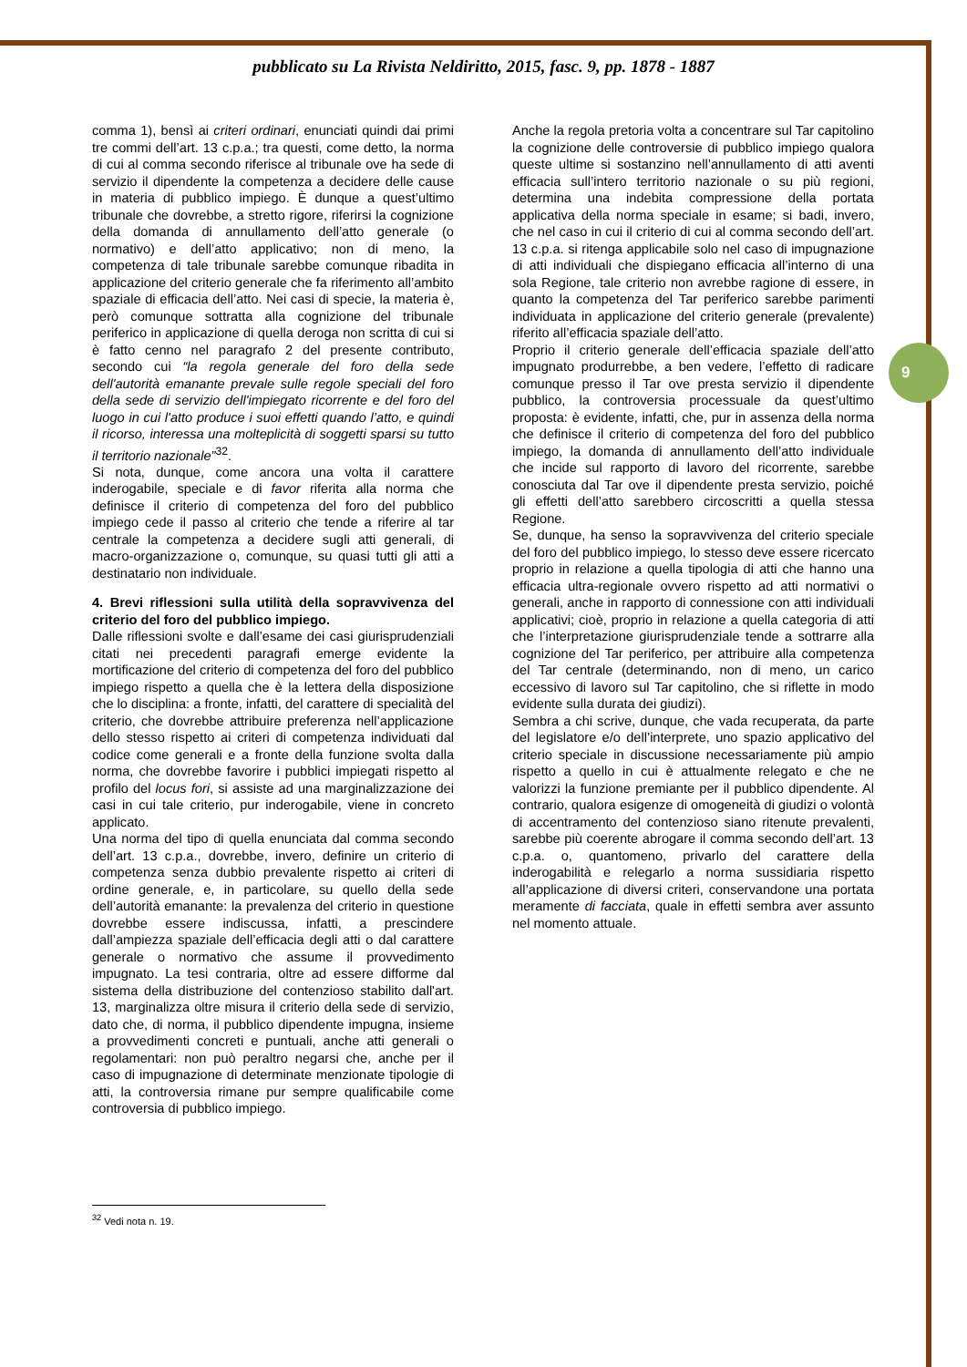pubblicato su La Rivista Neldiritto, 2015, fasc. 9, pp. 1878 - 1887
9
comma 1), bensì ai criteri ordinari, enunciati quindi dai primi tre commi dell’art. 13 c.p.a.; tra questi, come detto, la norma di cui al comma secondo riferisce al tribunale ove ha sede di servizio il dipendente la competenza a decidere delle cause in materia di pubblico impiego. È dunque a quest’ultimo tribunale che dovrebbe, a stretto rigore, riferirsi la cognizione della domanda di annullamento dell’atto generale (o normativo) e dell’atto applicativo; non di meno, la competenza di tale tribunale sarebbe comunque ribadita in applicazione del criterio generale che fa riferimento all’ambito spaziale di efficacia dell’atto. Nei casi di specie, la materia è, però comunque sottratta alla cognizione del tribunale periferico in applicazione di quella deroga non scritta di cui si è fatto cenno nel paragrafo 2 del presente contributo, secondo cui “la regola generale del foro della sede dell'autorità emanante prevale sulle regole speciali del foro della sede di servizio dell'impiegato ricorrente e del foro del luogo in cui l'atto produce i suoi effetti quando l’atto, e quindi il ricorso, interessa una molteplicità di soggetti sparsi su tutto il territorio nazionale”<sup>32</sup>.
Si nota, dunque, come ancora una volta il carattere inderogabile, speciale e di favor riferita alla norma che definisce il criterio di competenza del foro del pubblico impiego cede il passo al criterio che tende a riferire al tar centrale la competenza a decidere sugli atti generali, di macro-organizzazione o, comunque, su quasi tutti gli atti a destinatario non individuale.
4. Brevi riflessioni sulla utilità della sopravvivenza del criterio del foro del pubblico impiego.
Dalle riflessioni svolte e dall’esame dei casi giurisprudenziali citati nei precedenti paragrafi emerge evidente la mortificazione del criterio di competenza del foro del pubblico impiego rispetto a quella che è la lettera della disposizione che lo disciplina: a fronte, infatti, del carattere di specialità del criterio, che dovrebbe attribuire preferenza nell’applicazione dello stesso rispetto ai criteri di competenza individuati dal codice come generali e a fronte della funzione svolta dalla norma, che dovrebbe favorire i pubblici impiegati rispetto al profilo del locus fori, si assiste ad una marginalizzazione dei casi in cui tale criterio, pur inderogabile, viene in concreto applicato.
Una norma del tipo di quella enunciata dal comma secondo dell’art. 13 c.p.a., dovrebbe, invero, definire un criterio di competenza senza dubbio prevalente rispetto ai criteri di ordine generale, e, in particolare, su quello della sede dell’autorità emanante: la prevalenza del criterio in questione dovrebbe essere indiscussa, infatti, a prescindere dall’ampiezza spaziale dell’efficacia degli atti o dal carattere generale o normativo che assume il provvedimento impugnato. La tesi contraria, oltre ad essere difforme dal sistema della distribuzione del contenzioso stabilito dall'art. 13, marginalizza oltre misura il criterio della sede di servizio, dato che, di norma, il pubblico dipendente impugna, insieme a provvedimenti concreti e puntuali, anche atti generali o regolamentari: non può peraltro negarsi che, anche per il caso di impugnazione di determinate menzionate tipologie di atti, la controversia rimane pur sempre qualificabile come controversia di pubblico impiego.
Anche la regola pretoria volta a concentrare sul Tar capitolino la cognizione delle controversie di pubblico impiego qualora queste ultime si sostanzino nell’annullamento di atti aventi efficacia sull’intero territorio nazionale o su più regioni, determina una indebita compressione della portata applicativa della norma speciale in esame; si badi, invero, che nel caso in cui il criterio di cui al comma secondo dell’art. 13 c.p.a. si ritenga applicabile solo nel caso di impugnazione di atti individuali che dispiegano efficacia all’interno di una sola Regione, tale criterio non avrebbe ragione di essere, in quanto la competenza del Tar periferico sarebbe parimenti individuata in applicazione del criterio generale (prevalente) riferito all’efficacia spaziale dell’atto.
Proprio il criterio generale dell’efficacia spaziale dell’atto impugnato produrrebbe, a ben vedere, l’effetto di radicare comunque presso il Tar ove presta servizio il dipendente pubblico, la controversia processuale da quest’ultimo proposta: è evidente, infatti, che, pur in assenza della norma che definisce il criterio di competenza del foro del pubblico impiego, la domanda di annullamento dell’atto individuale che incide sul rapporto di lavoro del ricorrente, sarebbe conosciuta dal Tar ove il dipendente presta servizio, poiché gli effetti dell’atto sarebbero circoscritti a quella stessa Regione.
Se, dunque, ha senso la sopravvivenza del criterio speciale del foro del pubblico impiego, lo stesso deve essere ricercato proprio in relazione a quella tipologia di atti che hanno una efficacia ultra-regionale ovvero rispetto ad atti normativi o generali, anche in rapporto di connessione con atti individuali applicativi; cioè, proprio in relazione a quella categoria di atti che l’interpretazione giurisprudenziale tende a sottrarre alla cognizione del Tar periferico, per attribuire alla competenza del Tar centrale (determinando, non di meno, un carico eccessivo di lavoro sul Tar capitolino, che si riflette in modo evidente sulla durata dei giudizi).
Sembra a chi scrive, dunque, che vada recuperata, da parte del legislatore e/o dell’interprete, uno spazio applicativo del criterio speciale in discussione necessariamente più ampio rispetto a quello in cui è attualmente relegato e che ne valorizzi la funzione premiante per il pubblico dipendente. Al contrario, qualora esigenze di omogeneità di giudizi o volontà di accentramento del contenzioso siano ritenute prevalenti, sarebbe più coerente abrogare il comma secondo dell’art. 13 c.p.a. o, quantomeno, privarlo del carattere della inderogabilità e relegarlo a norma sussidiaria rispetto all’applicazione di diversi criteri, conservandone una portata meramente di facciata, quale in effetti sembra aver assunto nel momento attuale.
<sup>32</sup> Vedi nota n. 19.